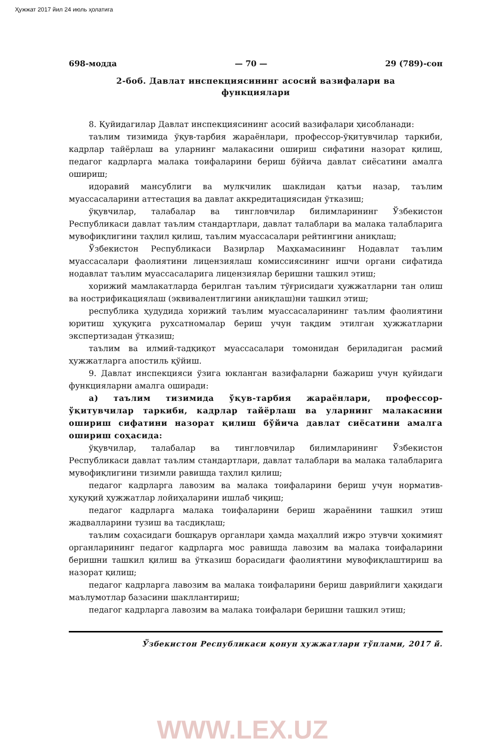Ҳужжат 2017 йил 24 июль ҳолатига
698-модда — 70 — 29 (789)-сон
2-боб. Давлат инспекциясининг асосий вазифалари ва функциялари
8. Қуйидагилар Давлат инспекциясининг асосий вазифалари ҳисобланади:
таълим тизимида ўқув-тарбия жараёнлари, профессор-ўқитувчилар таркиби, кадрлар тайёрлаш ва уларнинг малакасини ошириш сифатини назорат қилиш, педагог кадрларга малака тоифаларини бериш бўйича давлат сиёсатини амалга ошириш;
идоравий мансублиги ва мулкчилик шаклидан қатъи назар, таълим муассасаларини аттестация ва давлат аккредитациясидан ўтказиш;
ўқувчилар, талабалар ва тингловчилар билимларининг Ўзбекистон Республикаси давлат таълим стандартлари, давлат талаблари ва малака талабларига мувофиқлигини таҳлил қилиш, таълим муассасалари рейтингини аниқлаш;
Ўзбекистон Республикаси Вазирлар Маҳкамасининг Нодавлат таълим муассасалари фаолиятини лицензиялаш комиссиясининг ишчи органи сифатида нодавлат таълим муассасаларига лицензиялар беришни ташкил этиш;
хорижий мамлакатларда берилган таълим тўғрисидаги ҳужжатларни тан олиш ва нострификациялаш (эквивалентлигини аниқлаш)ни ташкил этиш;
республика ҳудудида хорижий таълим муассасаларининг таълим фаолиятини юритиш ҳуқуқига рухсатномалар бериш учун тақдим этилган ҳужжатларни экспертизадан ўтказиш;
таълим ва илмий-тадқиқот муассасалари томонидан бериладиган расмий ҳужжатларга апостиль қўйиш.
9. Давлат инспекцияси ўзига юкланган вазифаларни бажариш учун қуйидаги функцияларни амалга оширади:
а) таълим тизимида ўқув-тарбия жараёнлари, профессор-ўқитувчилар таркиби, кадрлар тайёрлаш ва уларнинг малакасини ошириш сифатини назорат қилиш бўйича давлат сиёсатини амалга ошириш соҳасида:
ўқувчилар, талабалар ва тингловчилар билимларининг Ўзбекистон Республикаси давлат таълим стандартлари, давлат талаблари ва малака талабларига мувофиқлигини тизимли равишда таҳлил қилиш;
педагог кадрларга лавозим ва малака тоифаларини бериш учун норматив-ҳуқуқий ҳужжатлар лойиҳаларини ишлаб чиқиш;
педагог кадрларга малака тоифаларини бериш жараёнини ташкил этиш жадвалларини тузиш ва тасдиқлаш;
таълим соҳасидаги бошқарув органлари ҳамда маҳаллий ижро этувчи ҳокимият органларининг педагог кадрларга мос равишда лавозим ва малака тоифаларини беришни ташкил қилиш ва ўтказиш борасидаги фаолиятини мувофиқлаштириш ва назорат қилиш;
педагог кадрларга лавозим ва малака тоифаларини бериш даврийлиги ҳақидаги маълумотлар базасини шакллантириш;
педагог кадрларга лавозим ва малака тоифалари беришни ташкил этиш;
Ўзбекистон Республикаси қонун ҳужжатлари тўплами, 2017 й.
WWW.LEX.UZ